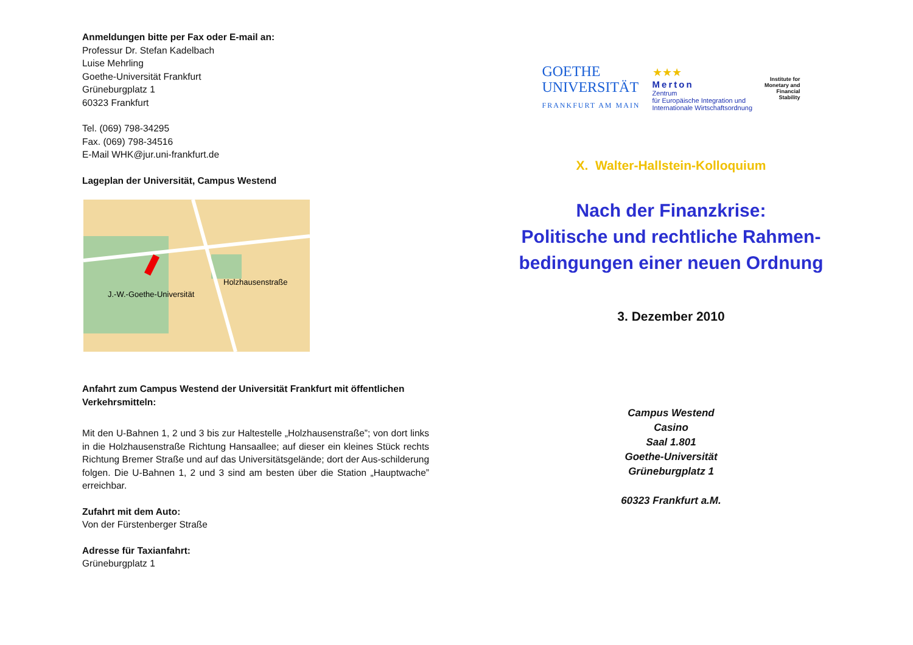Anmeldungen bitte per Fax oder E-mail an:
Professur Dr. Stefan Kadelbach
Luise Mehrling
Goethe-Universität Frankfurt
Grüneburgplatz 1
60323 Frankfurt
Tel. (069) 798-34295
Fax. (069) 798-34516
E-Mail WHK@jur.uni-frankfurt.de
Lageplan der Universität, Campus Westend
J.-W.-Goethe-Universität
Holzhausenstraße
Anfahrt zum Campus Westend der Universität Frankfurt mit öffentlichen Verkehrsmitteln:
Mit den U-Bahnen 1, 2 und 3 bis zur Haltestelle „Holzhausenstraße”; von dort links in die Holzhausenstraße Richtung Hansaallee; auf dieser ein kleines Stück rechts Richtung Bremer Straße und auf das Universitätsgelände; dort der Aus-schilderung folgen. Die U-Bahnen 1, 2 und 3 sind am besten über die Station „Hauptwache” erreichbar.
Zufahrt mit dem Auto:
Von der Fürstenberger Straße
Adresse für Taxianfahrt:
Grüneburgplatz 1
GOETHE
UNIVERSITÄT
FRANKFURT AM MAIN
★★★
Merton
Zentrum
für Europäische Integration und
Internationale Wirtschaftsordnung
Institute for
Monetary and
Financial
Stability
X. Walter-Hallstein-Kolloquium
Nach der Finanzkrise:
Politische und rechtliche Rahmen-
bedingungen einer neuen Ordnung
3. Dezember 2010
Campus Westend
Casino
Saal 1.801
Goethe-Universität
Grüneburgplatz 1
60323 Frankfurt a.M.